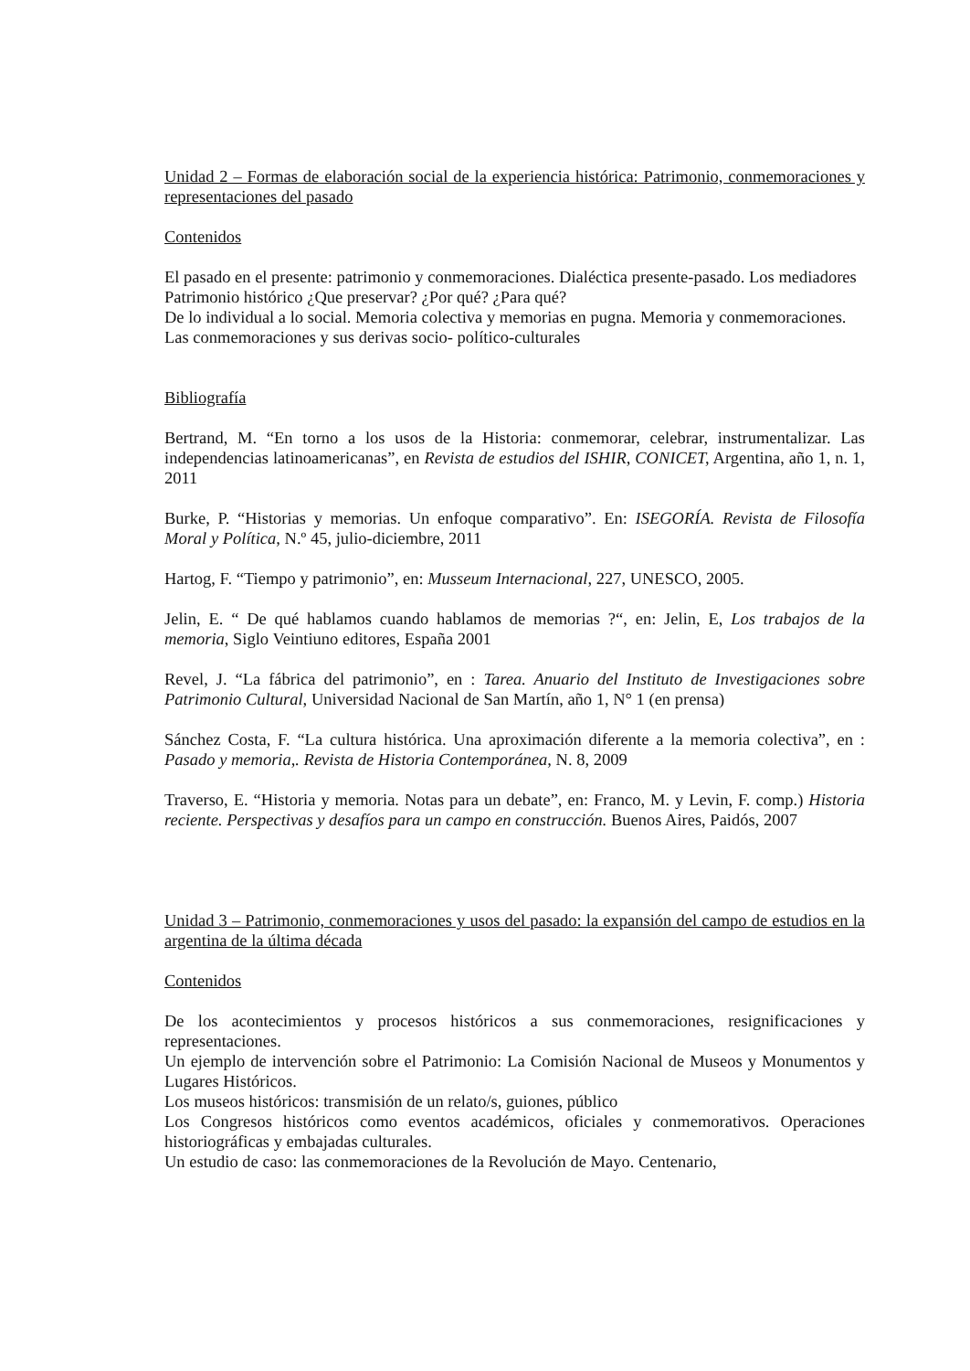Unidad 2 – Formas de elaboración social de la experiencia histórica: Patrimonio, conmemoraciones y representaciones del pasado
Contenidos
El pasado en el presente: patrimonio y conmemoraciones. Dialéctica presente-pasado. Los mediadores
Patrimonio histórico ¿Que preservar? ¿Por qué? ¿Para qué?
De lo individual a lo social. Memoria colectiva y memorias en pugna. Memoria y conmemoraciones.
Las conmemoraciones y sus derivas socio- político-culturales
Bibliografía
Bertrand, M. “En torno a los usos de la Historia: conmemorar, celebrar, instrumentalizar. Las independencias latinoamericanas”, en Revista de estudios del ISHIR, CONICET, Argentina, año 1, n. 1, 2011
Burke, P. “Historias y memorias. Un enfoque comparativo”. En: ISEGORÍA. Revista de Filosofía Moral y Política, N.º 45, julio-diciembre, 2011
Hartog, F. “Tiempo y patrimonio”, en: Musseum Internacional, 227, UNESCO, 2005.
Jelin, E. “ De qué hablamos cuando hablamos de memorias ?“, en: Jelin, E, Los trabajos de la memoria, Siglo Veintiuno editores, España 2001
Revel, J. “La fábrica del patrimonio”, en : Tarea. Anuario del Instituto de Investigaciones sobre Patrimonio Cultural, Universidad Nacional de San Martín, año 1, N° 1 (en prensa)
Sánchez Costa, F. “La cultura histórica. Una aproximación diferente a la memoria colectiva”, en : Pasado y memoria,. Revista de Historia Contemporánea, N. 8, 2009
Traverso, E. “Historia y memoria. Notas para un debate”, en: Franco, M. y Levin, F. comp.) Historia reciente. Perspectivas y desafíos para un campo en construcción. Buenos Aires, Paidós, 2007
Unidad 3 – Patrimonio, conmemoraciones y usos del pasado: la expansión del campo de estudios en la argentina de la última década
Contenidos
De los acontecimientos y procesos históricos a sus conmemoraciones, resignificaciones y representaciones.
Un ejemplo de intervención sobre el Patrimonio: La Comisión Nacional de Museos y Monumentos y Lugares Históricos.
Los museos históricos: transmisión de un relato/s, guiones, público
Los Congresos históricos como eventos académicos, oficiales y conmemorativos. Operaciones historiográficas y embajadas culturales.
Un estudio de caso: las conmemoraciones de la Revolución de Mayo. Centenario,